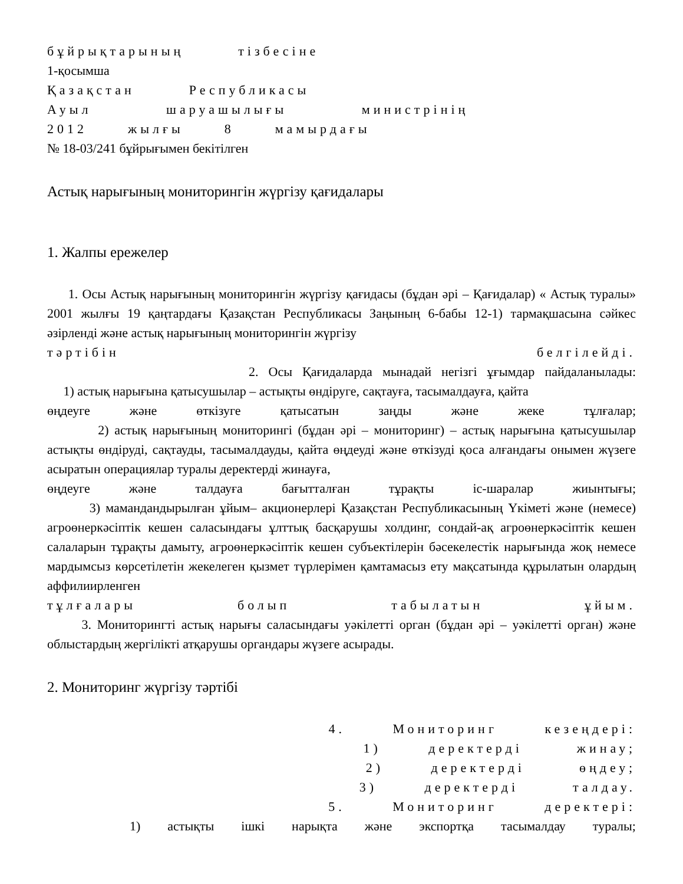бұйрықтарының тізбесіне
1-қосымша
Қазақстан Республикасы
Ауыл шаруашылығы министрінің
2012 жылғы 8 мамырдағы
№ 18-03/241 бұйрығымен бекітілген
Астық нарығының мониторингін жүргізу қағидалары
1. Жалпы ережелер
1. Осы Астық нарығының мониторингін жүргізу қағидасы (бұдан әрі – Қағидалар) « Астық туралы» 2001 жылғы 19 қаңтардағы Қазақстан Республикасы Заңының 6-бабы 12-1) тармақшасына сәйкес әзірленді және астық нарығының мониторингін жүргізу
тәртібін белгілейді.
2. Осы Қағидаларда мынадай негізгі ұғымдар пайдаланылады:
1) астық нарығына қатысушылар – астықты өндіруге, сақтауға, тасымалдауға, қайта
өңдеуге және өткізуге қатысатын заңды және жеке тұлғалар;
2) астық нарығының мониторингі (бұдан әрі – мониторинг) – астық нарығына қатысушылар астықты өндіруді, сақтауды, тасымалдауды, қайта өңдеуді және өткізуді қоса алғандағы онымен жүзеге асыратын операциялар туралы деректерді жинауға,
өңдеуге және талдауға бағытталған тұрақты іс-шаралар жиынтығы;
3) мамандандырылған ұйым– акционерлері Қазақстан Республикасының Үкіметі және (немесе) агроөнеркәсіптік кешен саласындағы ұлттық басқарушы холдинг, сондай-ақ агроөнеркәсіптік кешен салаларын тұрақты дамыту, агроөнеркәсіптік кешен субъектілерін бәсекелестік нарығында жоқ немесе мардымсыз көрсетілетін жекелеген қызмет түрлерімен қамтамасыз ету мақсатында құрылатын олардың аффилиирленген
тұлғалары болып табылатын ұйым.
3. Мониторингті астық нарығы саласындағы уәкілетті орган (бұдан әрі – уәкілетті орган) және облыстардың жергілікті атқарушы органдары жүзеге асырады.
2. Мониторинг жүргізу тәртібі
4. Мониторинг кезеңдері:
1) деректерді жинау;
2) деректерді өңдеу;
3) деректерді талдау.
5. Мониторинг деректері:
1) астықты ішкі нарықта және экспортқа тасымалдау туралы;